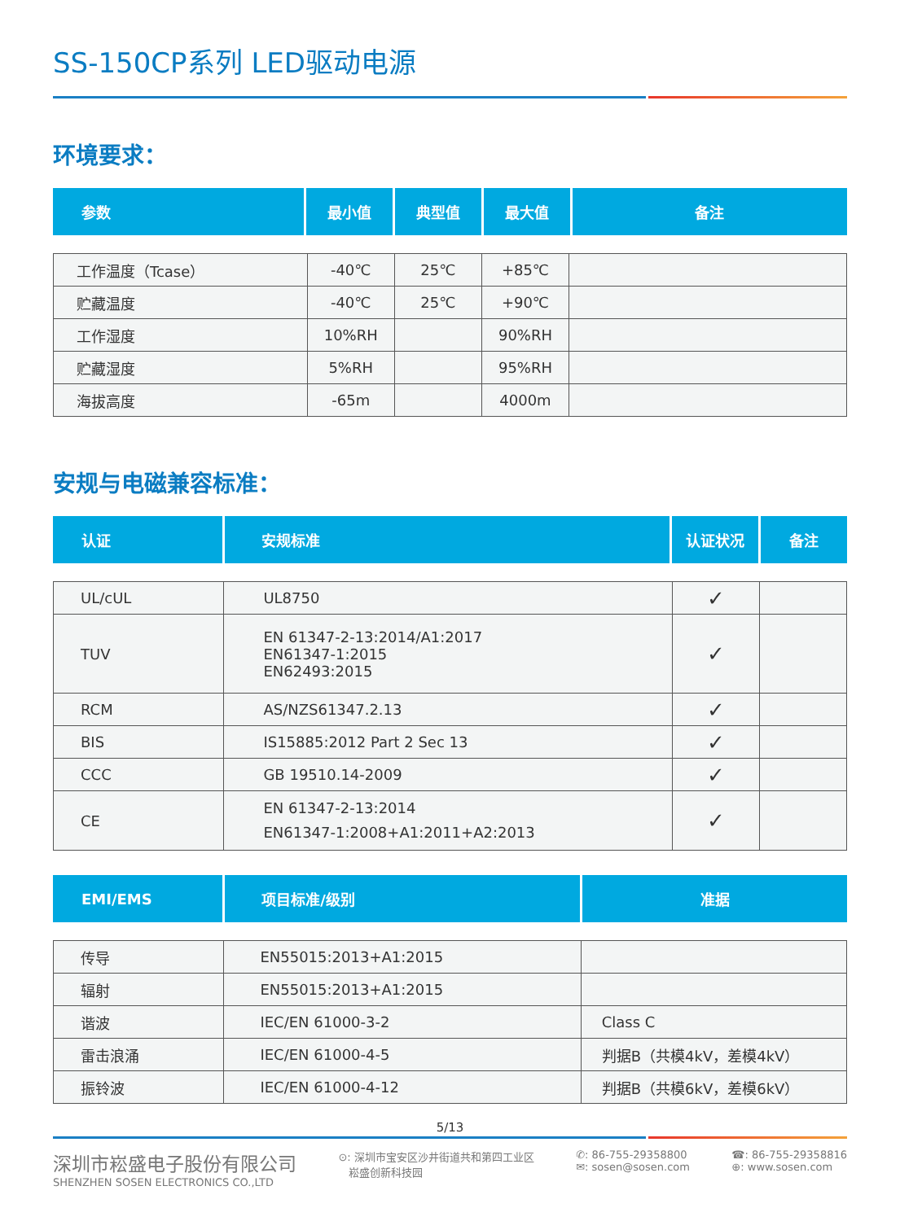SS-150CP系列 LED驱动电源
环境要求：
| 参数 | 最小值 | 典型值 | 最大值 | 备注 |
| --- | --- | --- | --- | --- |
| 工作温度（Tcase） | -40℃ | 25℃ | +85℃ | |
| 贮藏温度 | -40℃ | 25℃ | +90℃ | |
| 工作湿度 | 10%RH | | 90%RH | |
| 贮藏湿度 | 5%RH | | 95%RH | |
| 海拔高度 | -65m | | 4000m | |
安规与电磁兼容标准：
| 认证 | 安规标准 | 认证状况 | 备注 |
| --- | --- | --- | --- |
| UL/cUL | UL8750 | ✓ | |
| TUV | EN 61347-2-13:2014/A1:2017 EN61347-1:2015 EN62493:2015 | ✓ | |
| RCM | AS/NZS61347.2.13 | ✓ | |
| BIS | IS15885:2012 Part 2 Sec 13 | ✓ | |
| CCC | GB 19510.14-2009 | ✓ | |
| CE | EN 61347-2-13:2014 EN61347-1:2008+A1:2011+A2:2013 | ✓ | |
| EMI/EMS | 项目标准/级别 | 准据 |
| --- | --- | --- |
| 传导 | EN55015:2013+A1:2015 | |
| 辐射 | EN55015:2013+A1:2015 | |
| 谐波 | IEC/EN 61000-3-2 | Class C |
| 雷击浪涌 | IEC/EN 61000-4-5 | 判据B（共模4kV，差模4kV） |
| 振铃波 | IEC/EN 61000-4-12 | 判据B（共模6kV，差模6kV） |
5/13
深圳市崧盛电子股份有限公司
SHENZHEN SOSEN ELECTRONICS CO.,LTD
⊙: 深圳市宝安区沙井街道共和第四工业区
崧盛创新科技园
✆: 86-755-29358800
✉: sosen@sosen.com
☎: 86-755-29358816
⊕: www.sosen.com